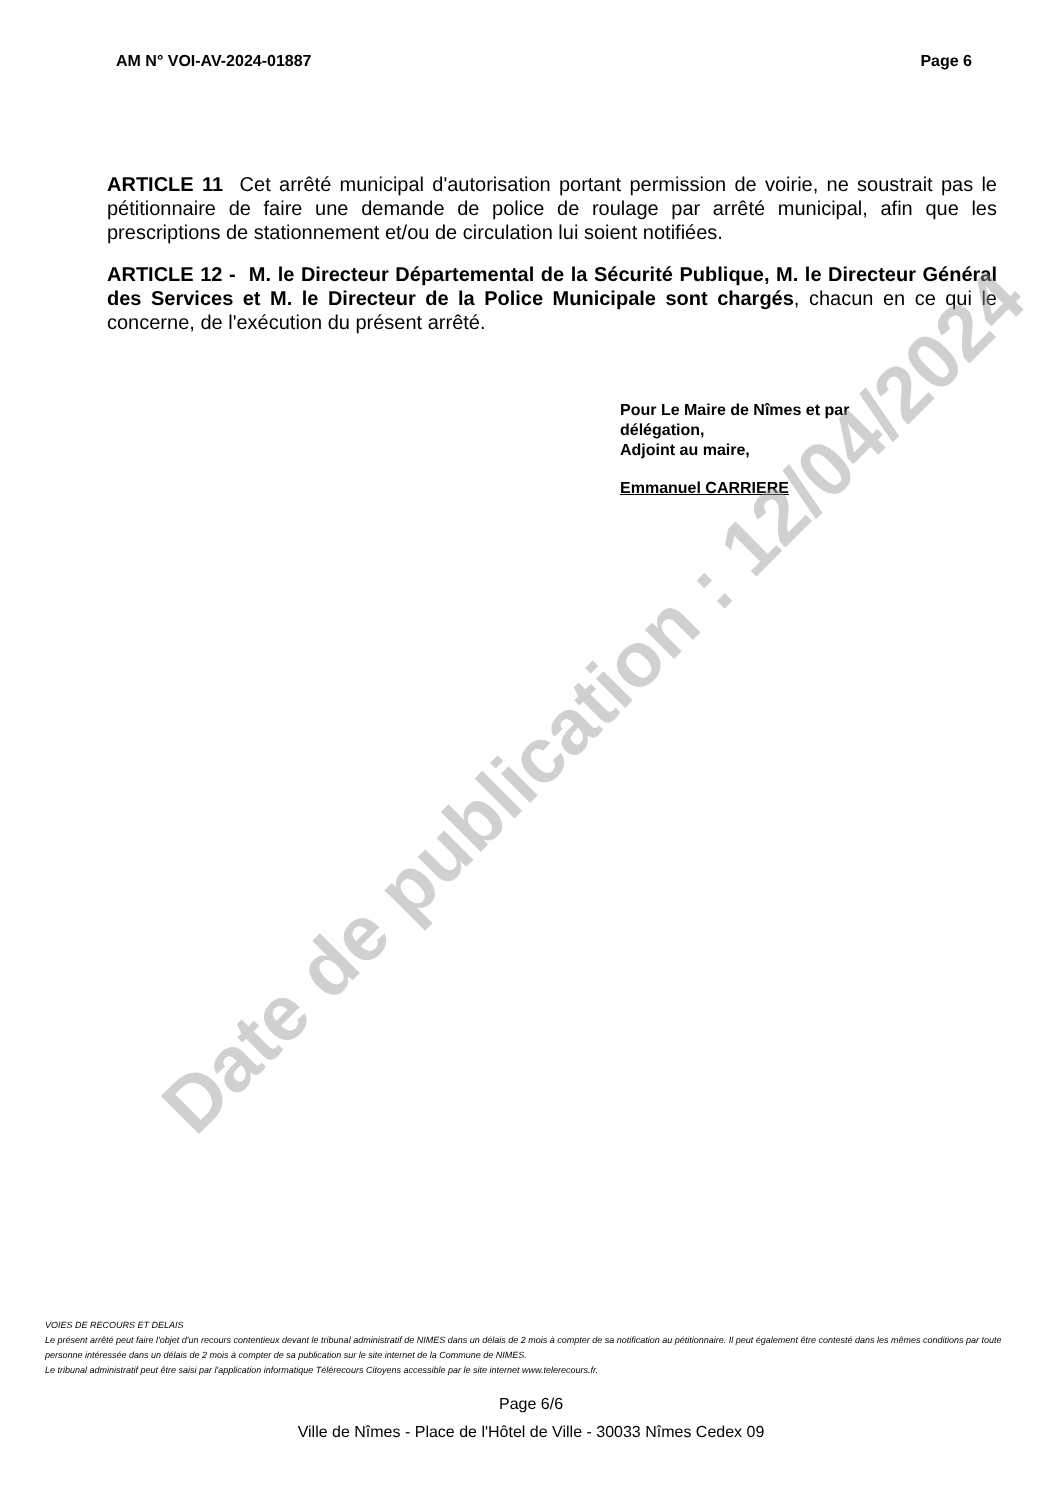AM N° VOI-AV-2024-01887 Page 6
ARTICLE 11 Cet arrêté municipal d'autorisation portant permission de voirie, ne soustrait pas le pétitionnaire de faire une demande de police de roulage par arrêté municipal, afin que les prescriptions de stationnement et/ou de circulation lui soient notifiées.
ARTICLE 12 - M. le Directeur Départemental de la Sécurité Publique, M. le Directeur Général des Services et M. le Directeur de la Police Municipale sont chargés, chacun en ce qui le concerne, de l'exécution du présent arrêté.
Pour Le Maire de Nîmes et par
délégation,
Adjoint au maire,
Emmanuel CARRIERE
Date de publication : 12/04/2024
VOIES DE RECOURS ET DELAIS
Le présent arrêté peut faire l'objet d'un recours contentieux devant le tribunal administratif de NIMES dans un délais de 2 mois à compter de sa notification au pétitionnaire. Il peut également être contesté dans les mêmes conditions par toute personne intéressée dans un délais de 2 mois à compter de sa publication sur le site internet de la Commune de NIMES.
Le tribunal administratif peut être saisi par l'application informatique Télérecours Citoyens accessible par le site internet www.telerecours.fr.
Page 6/6
Ville de Nîmes - Place de l'Hôtel de Ville - 30033 Nîmes Cedex 09